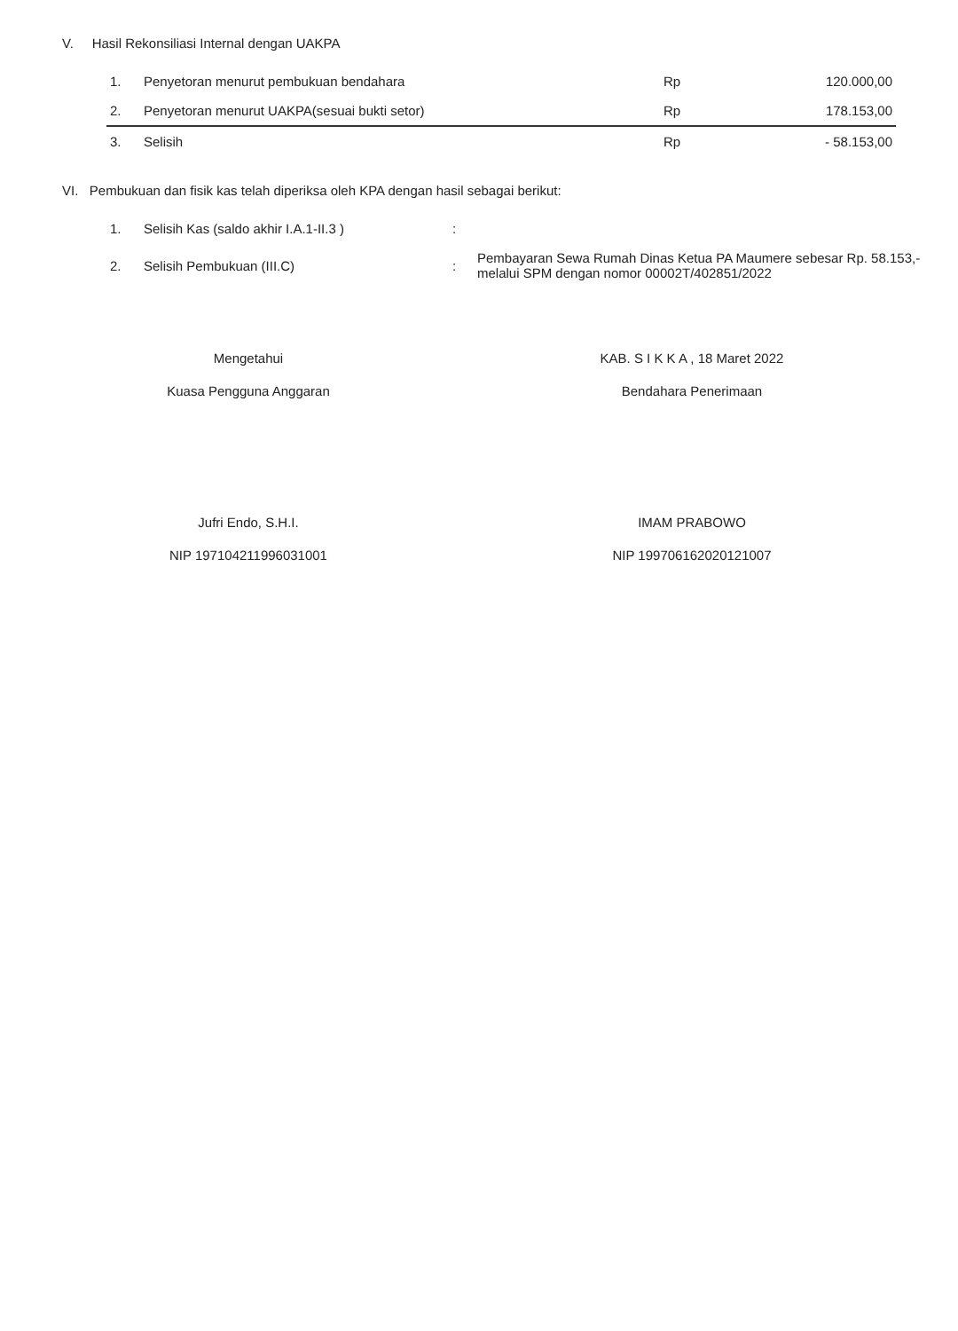V. Hasil Rekonsiliasi Internal dengan UAKPA
| 1. | Penyetoran menurut pembukuan bendahara | Rp | 120.000,00 |
| 2. | Penyetoran menurut UAKPA(sesuai bukti setor) | Rp | 178.153,00 |
| 3. | Selisih | Rp | - 58.153,00 |
VI. Pembukuan dan fisik kas telah diperiksa oleh KPA dengan hasil sebagai berikut:
| 1. | Selisih Kas (saldo akhir I.A.1-II.3 ) | : | |
| 2. | Selisih Pembukuan (III.C) | : | Pembayaran Sewa Rumah Dinas Ketua PA Maumere sebesar Rp. 58.153,- melalui SPM dengan nomor 00002T/402851/2022 |
Mengetahui
Kuasa Pengguna Anggaran
Jufri Endo, S.H.I.
NIP 197104211996031001
KAB. S I K K A , 18 Maret 2022
Bendahara Penerimaan
IMAM PRABOWO
NIP 199706162020121007